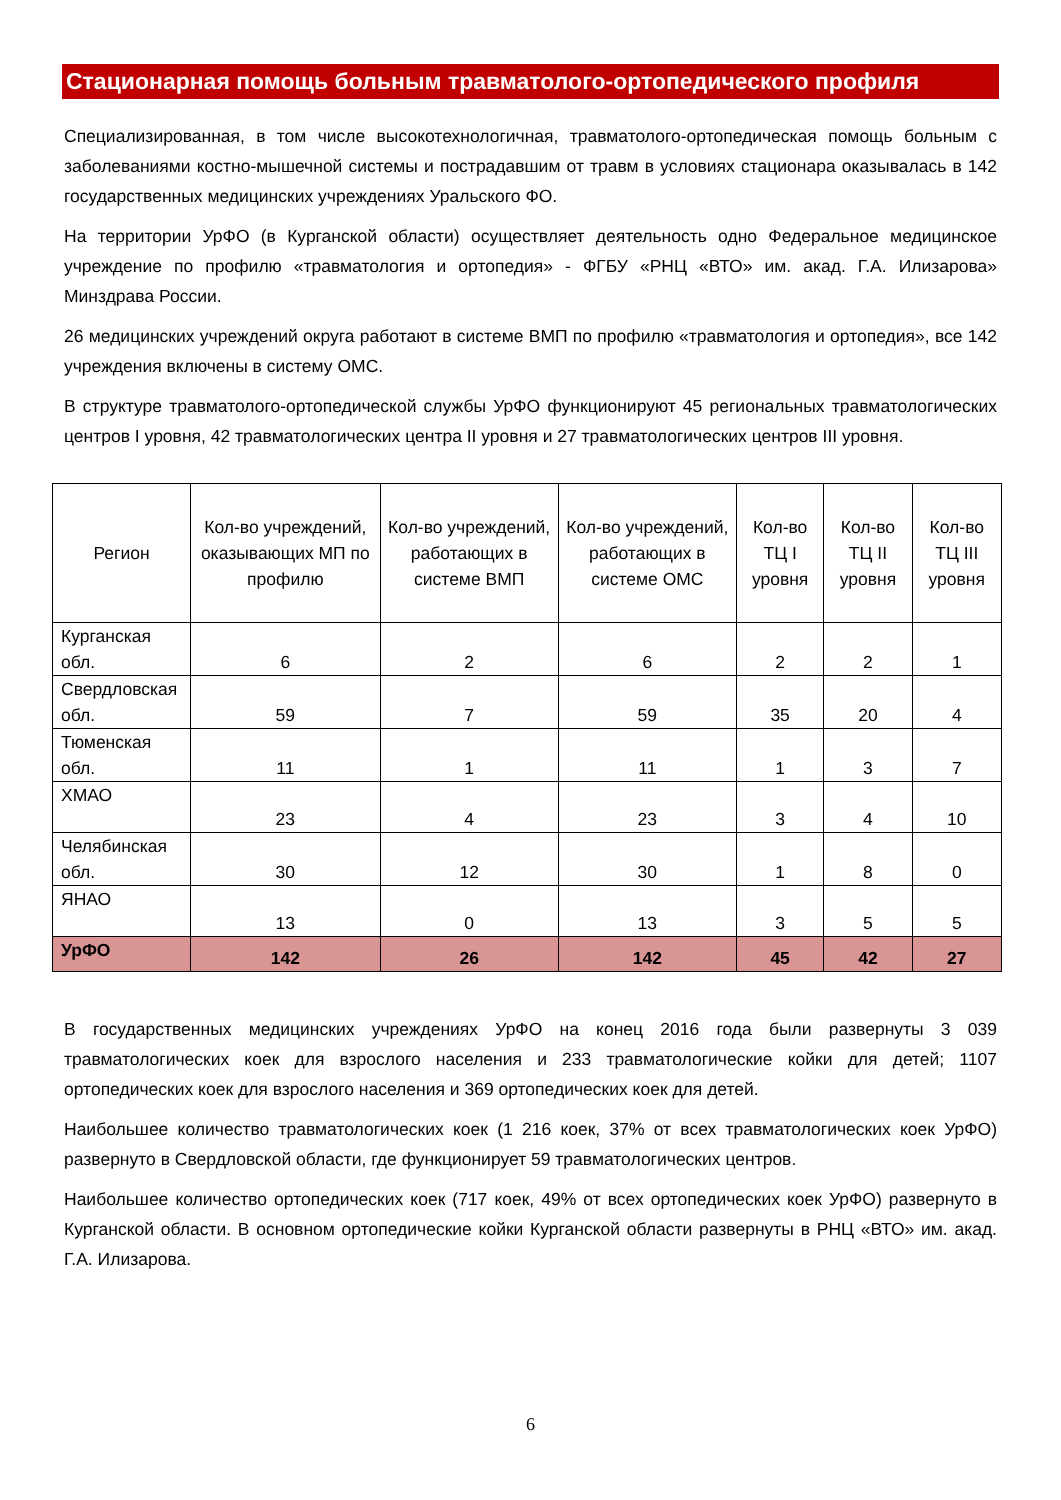Стационарная помощь больным травматолого-ортопедического профиля
Специализированная, в том числе высокотехнологичная, травматолого-ортопедическая помощь больным с заболеваниями костно-мышечной системы и пострадавшим от травм в условиях стационара оказывалась в 142 государственных медицинских учреждениях Уральского ФО.
На территории УрФО (в Курганской области) осуществляет деятельность одно Федеральное медицинское учреждение по профилю «травматология и ортопедия» - ФГБУ «РНЦ «ВТО» им. акад. Г.А. Илизарова» Минздрава России.
26 медицинских учреждений округа работают в системе ВМП по профилю «травматология и ортопедия», все 142 учреждения включены в систему ОМС.
В структуре травматолого-ортопедической службы УрФО функционируют 45 региональных травматологических центров I уровня, 42 травматологических центра II уровня и 27 травматологических центров III уровня.
| Регион | Кол-во учреждений, оказывающих МП по профилю | Кол-во учреждений, работающих в системе ВМП | Кол-во учреждений, работающих в системе ОМС | Кол-во ТЦ I уровня | Кол-во ТЦ II уровня | Кол-во ТЦ III уровня |
| --- | --- | --- | --- | --- | --- | --- |
| Курганская обл. | 6 | 2 | 6 | 2 | 2 | 1 |
| Свердловская обл. | 59 | 7 | 59 | 35 | 20 | 4 |
| Тюменская обл. | 11 | 1 | 11 | 1 | 3 | 7 |
| ХМАО | 23 | 4 | 23 | 3 | 4 | 10 |
| Челябинская обл. | 30 | 12 | 30 | 1 | 8 | 0 |
| ЯНАО | 13 | 0 | 13 | 3 | 5 | 5 |
| УрФО | 142 | 26 | 142 | 45 | 42 | 27 |
В государственных медицинских учреждениях УрФО на конец 2016 года были развернуты 3 039 травматологических коек для взрослого населения и 233 травматологические койки для детей; 1107 ортопедических коек для взрослого населения и 369 ортопедических коек для детей.
Наибольшее количество травматологических коек (1 216 коек, 37% от всех травматологических коек УрФО) развернуто в Свердловской области, где функционирует 59 травматологических центров.
Наибольшее количество ортопедических коек (717 коек, 49% от всех ортопедических коек УрФО) развернуто в Курганской области. В основном ортопедические койки Курганской области развернуты в РНЦ «ВТО» им. акад. Г.А. Илизарова.
6